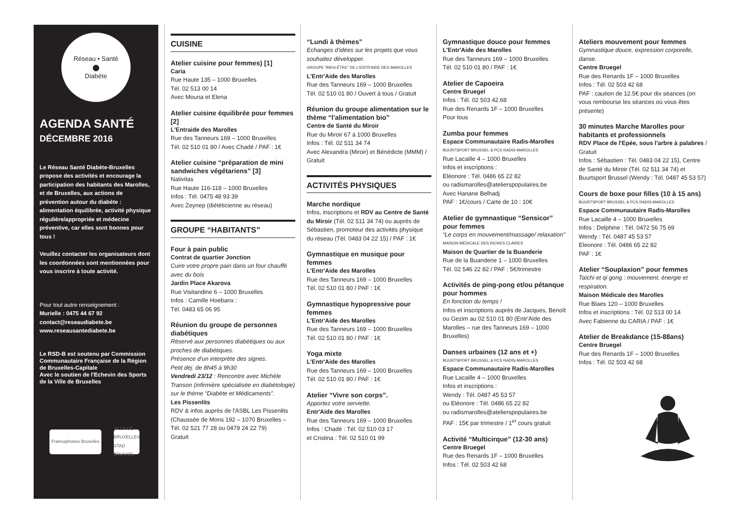Réseau • Santé
●
Diabète
AGENDA SANTÉ
DÉCEMBRE 2016
Le Réseau Santé Diabète-Bruxelles propose des activités et encourage la participation des habitants des Marolles, et de Bruxelles, aux actions de prévention autour du diabète : alimentation équilibrée, activité physique régulière/appropriée et médecine préventive, car elles sont bonnes pour tous !
Veuillez contacter les organisateurs dont les coordonnées sont mentionnées pour vous inscrire à toute activité.
Pour tout autre renseignement :
Murielle : 0475 44 67 92
contact@reseaudiabete.be
www.reseausantediabete.be
Le RSD-B est soutenu par Commission Communautaire Française de la Région de Bruxelles-Capitale
Avec le soutien de l'Echevin des Sports de la Ville de Bruxelles
Francophones Bruxelles
VILLE DE BRUXELLES STAD BRUSSEL
CUISINE
Atelier cuisine pour femmes) [1]
Caria
Rue Haute 135 – 1000 Bruxelles
Tél. 02 513 00 14
Avec Mouna et Elena
Atelier cuisine équilibrée pour femmes [2]
L'Entraide des Marolles
Rue des Tanneurs 169 – 1000 Bruxelles
Tél. 02 510 01 80 / Avec Chadé / PAF : 1€
Atelier cuisine “préparation de mini sandwiches végétariens” [3]
Nativitas
Rue Haute 116-118 – 1000 Bruxelles
Infos : Tél. 0475 48 93 39
Avec Zeynep (diététicienne au réseau)
GROUPE “HABITANTS”
Four à pain public
Contrat de quartier Jonction
Cuire votre propre pain dans un four chauffé avec du bois
Jardin Place Akarova
Rue Visitandine 6 – 1000 Bruxelles
Infos : Camille Hoebanx :
Tél. 0483 65 06 95
Réunion du groupe de personnes diabétiques
Réservé aux personnes diabétiques ou aux proches de diabétiques.
Présence d'un interprète des signes.
Petit déj. de 8h45 à 9h30
Vendredi 23/12 : Rencontre avec Michèle Transon (infirmière spécialisée en diabétologie) sur le thème “Diabète et Médicaments”.
Les Pissenlits
RDV & infos auprès de l'ASBL Les Pissenlits (Chaussée de Mons 192 – 1070 Bruxelles – Tél. 02 521 77 28 ou 0479 24 22 79)
Gratuit
“Lundi à thèmes”
Echanges d'idées sur les projets que vous souhaitez développer.
GROUPE “BIEN-ÊTRE” DE L'ENTR'AIDE DES MAROLLES
L'Entr'Aide des Marolles
Rue des Tanneurs 169 – 1000 Bruxelles
Tél. 02 510 01 80 / Ouvert à tous / Gratuit
Réunion du groupe alimentation sur le thème “l'alimentation bio”
Centre de Santé du Miroir
Rue du Miroir 67 à 1000 Bruxelles
Infos : Tél. 02 511 34 74
Avec Alexandra (Miroir) et Bénédicte (MMM) / Gratuit
ACTIVITÉS PHYSIQUES
Marche nordique
Infos, inscriptions et RDV au Centre de Santé du Miroir (Tél. 02 511 34 74) ou auprès de Sébastien, promoteur des activités physique du réseau (Tél. 0483 04 22 15) / PAF : 1€
Gymnastique en musique pour femmes
L'Entr'Aide des Marolles
Rue des Tanneurs 169 – 1000 Bruxelles
Tél. 02 510 01 80 / PAF : 1€
Gymnastique hypopressive pour femmes
L'Entr'Aide des Marolles
Rue des Tanneurs 169 – 1000 Bruxelles
Tél. 02 510 01 80 / PAF : 1€
Yoga mixte
L'Entr'Aide des Marolles
Rue des Tanneurs 169 – 1000 Bruxelles
Tél. 02 510 01 80 / PAF : 1€
Atelier “Vivre son corps”.
Apportez votre serviette.
Entr'Aide des Marolles
Rue des Tanneurs 169 – 1000 Bruxelles
Infos : Chadé : Tél. 02 510 03 17
et Cristina : Tél. 02 510 01 99
Gymnastique douce pour femmes
L'Entr'Aide des Marolles
Rue des Tanneurs 169 – 1000 Bruxelles
Tél. 02 510 01 80 / PAF : 1€
Atelier de Capoeira
Centre Bruegel
Infos : Tél. 02 503 42.68
Rue des Renards 1F – 1000 Bruxelles
Pour tous
Zumba pour femmes
Espace Communautaire Radis-Marolles
BUURTSPORT BRUSSEL & PCS RADIS-MAROLLES
Rue Lacaille 4 – 1000 Bruxelles
Infos et inscriptions :
Eléonore : Tél. 0486 65 22 82
ou radismarolles@atelierspopulaires.be
Avec Hanane Belhadj
PAF : 1€/cours / Carte de 10 : 10€
Atelier de gymnastique “Sensicor” pour femmes
“Le corps en mouvement/massage/ relaxation”
MAISON MÉDICALE DES RICHES CLAIRES
Maison de Quartier de la Buanderie
Rue de la Buanderie 1 – 1000 Bruxelles
Tél. 02 546 22 82 / PAF : 5€/trimestre
Activités de ping-pong et/ou pétanque pour hommes
En fonction du temps !
Infos et inscriptions auprès de Jacques, Benoît ou Gezim au 02 510 01 80 (Entr'Aide des Marolles – rue des Tanneurs 169 – 1000 Bruxelles)
Danses urbaines (12 ans et +)
BUURTSPORT BRUSSEL & PCS RADIS-MAROLLES
Espace Communautaire Radis-Marolles
Rue Lacaille 4 – 1000 Bruxelles
Infos et inscriptions :
Wendy : Tél. 0487 45 53 57
ou Eléonore : Tél. 0486 65 22 82
ou radismarolles@atelierspopulaires.be
PAF : 15€ par trimestre / 1<sup>er</sup> cours gratuit
Activité “Multicirque” (12-30 ans)
Centre Bruegel
Rue des Renards 1F – 1000 Bruxelles
Infos : Tél. 02 503 42 68
Ateliers mouvement pour femmes
Gymnastique douce, expression corporelle, danse.
Centre Bruegel
Rue des Renards 1F – 1000 Bruxelles
Infos : Tél. 02 503 42 68
PAF : caution de 12.5€ pour dix séances (on vous rembourse les séances où vous êtes présente)
30 minutes Marche Marolles pour habitants et professionnels
RDV Place de l'Epée, sous l'arbre à palabres / Gratuit
Infos : Sébastien : Tél. 0483 04 22 15), Centre de Santé du Miroir (Tél. 02 511 34 74) et Buurtsport Brussel (Wendy : Tél. 0487 45 53 57)
Cours de boxe pour filles (10 à 15 ans)
BUURTSPORT BRUSSEL & PCS RADIS-MAROLLES
Espace Communautaire Radis-Marolles
Rue Lacaille 4 – 1000 Bruxelles
Infos : Delphine : Tél. 0472 56 75 69
Wendy : Tél. 0487 45 53 57
Eleonore : Tél. 0486 65 22 82
PAF : 1€
Atelier “Souplaxion” pour femmes
Taïchi et qi gong : mouvement, énergie et respiration.
Maison Médicale des Marolles
Rue Blaes 120 – 1000 Bruxelles
Infos et inscriptions : Tél. 02 513 00 14
Avec Fabienne du CARIA / PAF : 1€
Atelier de Breakdance (15-88ans)
Centre Bruegel
Rue des Renards 1F – 1000 Bruxelles
Infos : Tél. 02 503 42 68